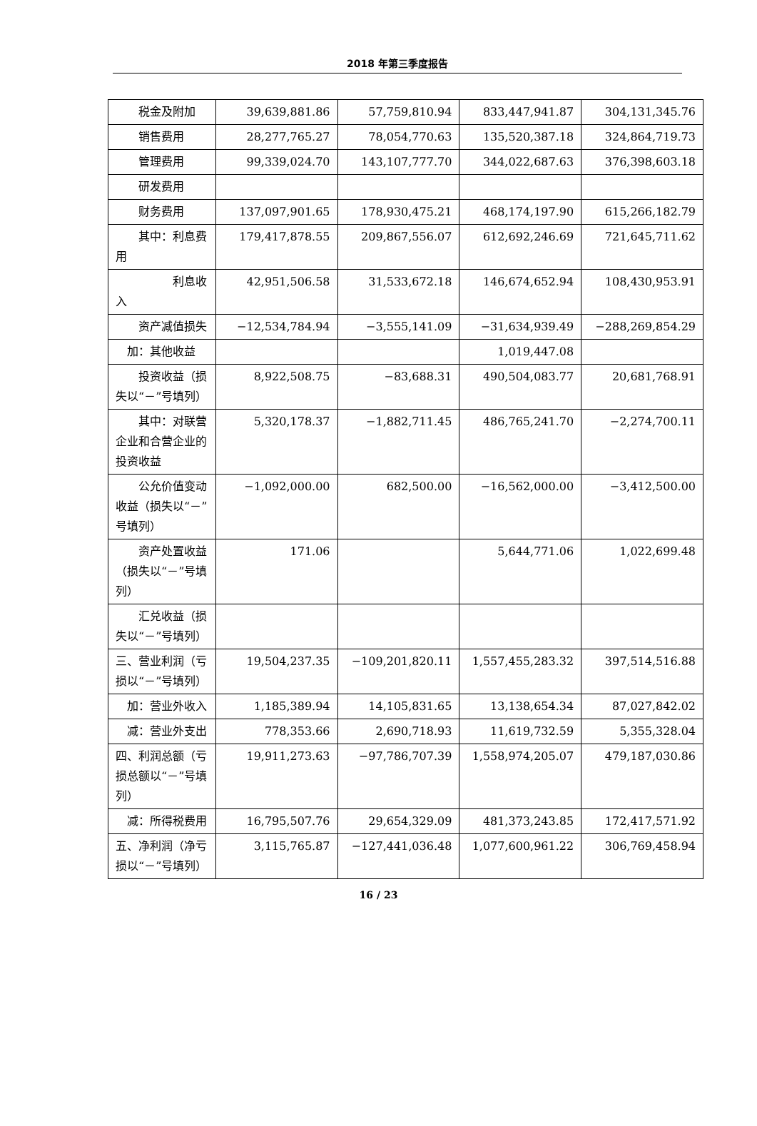2018 年第三季度报告
| 税金及附加 | 39,639,881.86 | 57,759,810.94 | 833,447,941.87 | 304,131,345.76 |
| 销售费用 | 28,277,765.27 | 78,054,770.63 | 135,520,387.18 | 324,864,719.73 |
| 管理费用 | 99,339,024.70 | 143,107,777.70 | 344,022,687.63 | 376,398,603.18 |
| 研发费用 | | | | |
| 财务费用 | 137,097,901.65 | 178,930,475.21 | 468,174,197.90 | 615,266,182.79 |
| 其中：利息费用 | 179,417,878.55 | 209,867,556.07 | 612,692,246.69 | 721,645,711.62 |
| 利息收入 | 42,951,506.58 | 31,533,672.18 | 146,674,652.94 | 108,430,953.91 |
| 资产减值损失 | −12,534,784.94 | −3,555,141.09 | −31,634,939.49 | −288,269,854.29 |
| 加：其他收益 | | | 1,019,447.08 | |
| 投资收益（损失以“－”号填列） | 8,922,508.75 | −83,688.31 | 490,504,083.77 | 20,681,768.91 |
| 其中：对联营企业和合营企业的投资收益 | 5,320,178.37 | −1,882,711.45 | 486,765,241.70 | −2,274,700.11 |
| 公允价值变动收益（损失以“－”号填列） | −1,092,000.00 | 682,500.00 | −16,562,000.00 | −3,412,500.00 |
| 资产处置收益（损失以“－”号填列） | 171.06 | | 5,644,771.06 | 1,022,699.48 |
| 汇兑收益（损失以“－”号填列） | | | | |
| 三、营业利润（亏损以“－”号填列） | 19,504,237.35 | −109,201,820.11 | 1,557,455,283.32 | 397,514,516.88 |
| 加：营业外收入 | 1,185,389.94 | 14,105,831.65 | 13,138,654.34 | 87,027,842.02 |
| 减：营业外支出 | 778,353.66 | 2,690,718.93 | 11,619,732.59 | 5,355,328.04 |
| 四、利润总额（亏损总额以“－”号填列） | 19,911,273.63 | −97,786,707.39 | 1,558,974,205.07 | 479,187,030.86 |
| 减：所得税费用 | 16,795,507.76 | 29,654,329.09 | 481,373,243.85 | 172,417,571.92 |
| 五、净利润（净亏损以“－”号填列） | 3,115,765.87 | −127,441,036.48 | 1,077,600,961.22 | 306,769,458.94 |
16 / 23